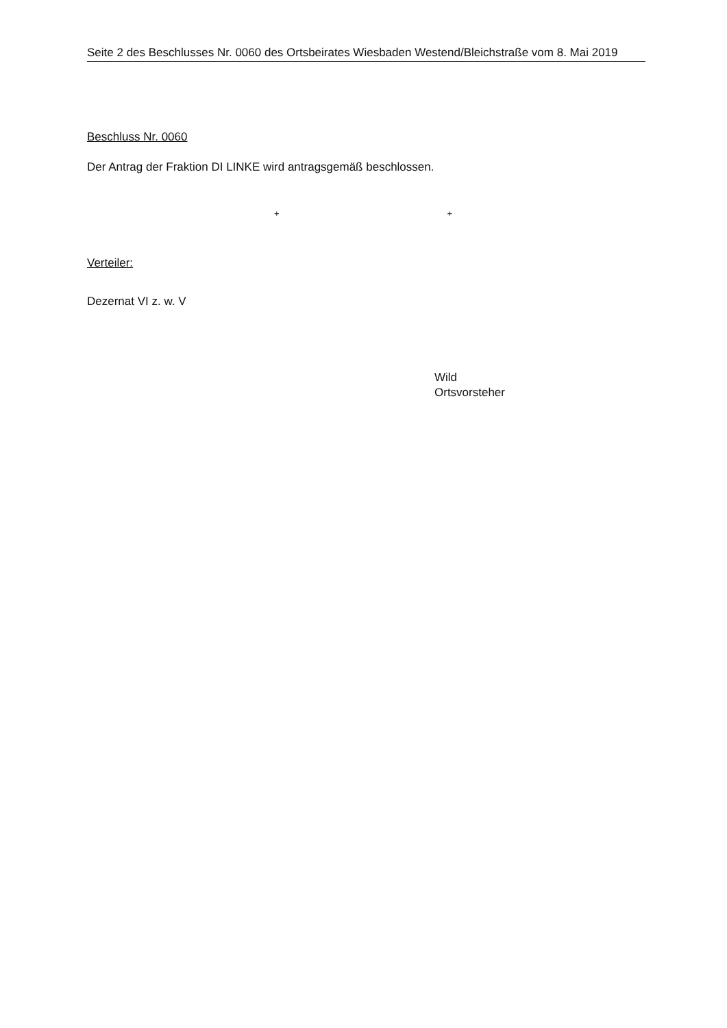Seite 2 des Beschlusses Nr. 0060 des Ortsbeirates Wiesbaden Westend/Bleichstraße vom 8. Mai 2019
Beschluss Nr. 0060
Der Antrag der Fraktion DI LINKE wird antragsgemäß beschlossen.
+ +
Verteiler:
Dezernat VI z. w. V
Wild
Ortsvorsteher